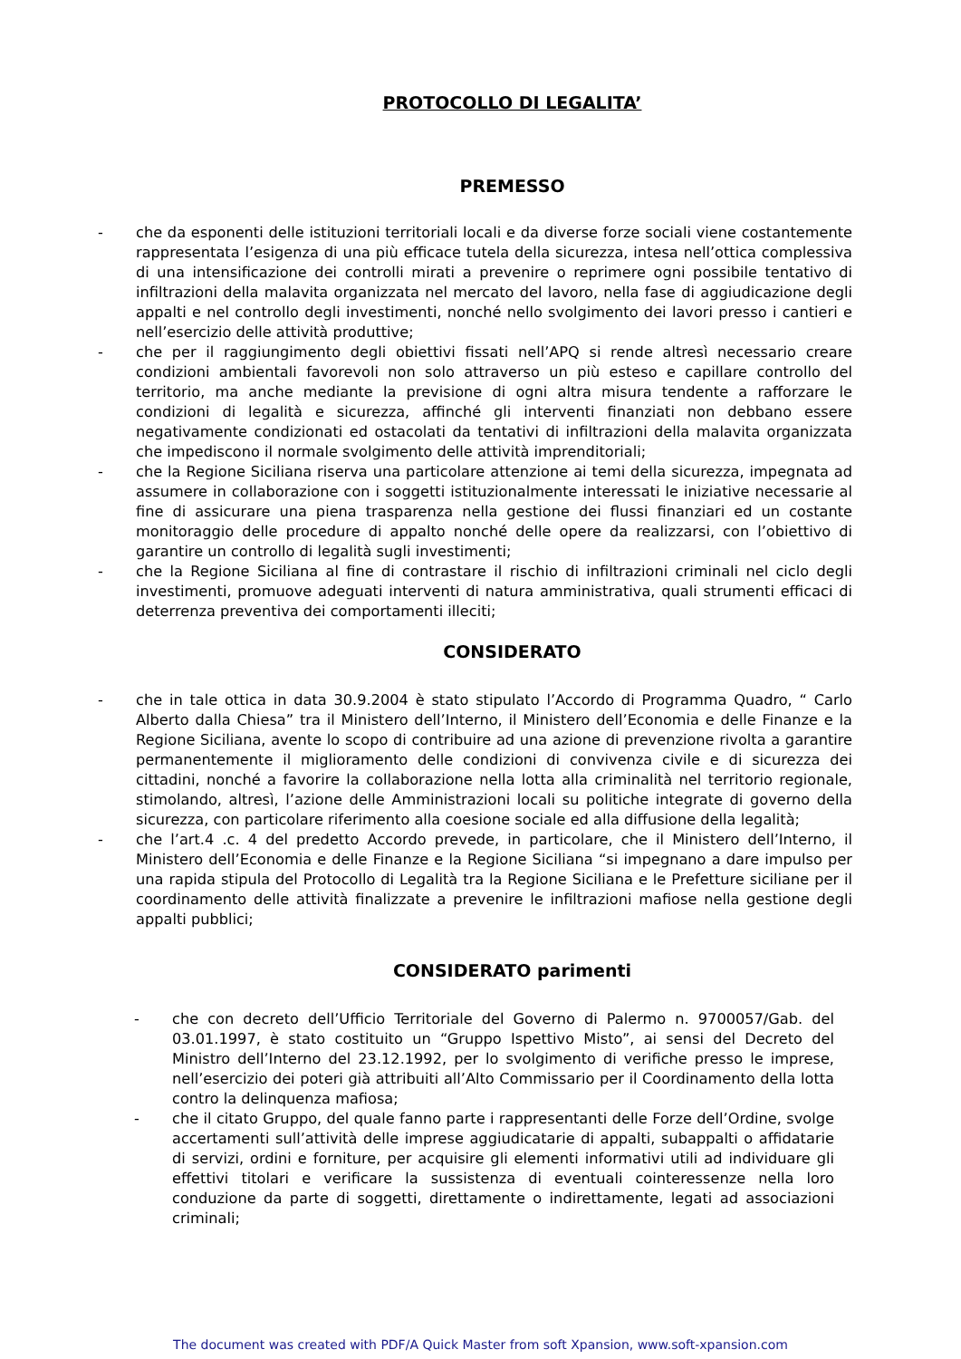PROTOCOLLO DI LEGALITA’
PREMESSO
- che da esponenti delle istituzioni territoriali locali e da diverse forze sociali viene costantemente rappresentata l’esigenza di una più efficace tutela della sicurezza, intesa nell’ottica complessiva di una intensificazione dei controlli mirati a prevenire o reprimere ogni possibile tentativo di infiltrazioni della malavita organizzata nel mercato del lavoro, nella fase di aggiudicazione degli appalti e nel controllo degli investimenti, nonché nello svolgimento dei lavori presso i cantieri e nell’esercizio delle attività produttive;
- che per il raggiungimento degli obiettivi fissati nell’APQ si rende altresì necessario creare condizioni ambientali favorevoli non solo attraverso un più esteso e capillare controllo del territorio, ma anche mediante la previsione di ogni altra misura tendente a rafforzare le condizioni di legalità e sicurezza, affinché gli interventi finanziati non debbano essere negativamente condizionati ed ostacolati da tentativi di infiltrazioni della malavita organizzata che impediscono il normale svolgimento delle attività imprenditoriali;
- che la Regione Siciliana riserva una particolare attenzione ai temi della sicurezza, impegnata ad assumere in collaborazione con i soggetti istituzionalmente interessati le iniziative necessarie al fine di assicurare una piena trasparenza nella gestione dei flussi finanziari ed un costante monitoraggio delle procedure di appalto nonché delle opere da realizzarsi, con l’obiettivo di garantire un controllo di legalità sugli investimenti;
- che la Regione Siciliana al fine di contrastare il rischio di infiltrazioni criminali nel ciclo degli investimenti, promuove adeguati interventi di natura amministrativa, quali strumenti efficaci di deterrenza preventiva dei comportamenti illeciti;
CONSIDERATO
- che in tale ottica in data 30.9.2004 è stato stipulato l’Accordo di Programma Quadro, “ Carlo Alberto dalla Chiesa” tra il Ministero dell’Interno, il Ministero dell’Economia e delle Finanze e la Regione Siciliana, avente lo scopo di contribuire ad una azione di prevenzione rivolta a garantire permanentemente il miglioramento delle condizioni di convivenza civile e di sicurezza dei cittadini, nonché a favorire la collaborazione nella lotta alla criminalità nel territorio regionale, stimolando, altresì, l’azione delle Amministrazioni locali su politiche integrate di governo della sicurezza, con particolare riferimento alla coesione sociale ed alla diffusione della legalità;
- che l’art.4 .c. 4 del predetto Accordo prevede, in particolare, che il Ministero dell’Interno, il Ministero dell’Economia e delle Finanze e la Regione Siciliana “si impegnano a dare impulso per una rapida stipula del Protocollo di Legalità tra la Regione Siciliana e le Prefetture siciliane per il coordinamento delle attività finalizzate a prevenire le infiltrazioni mafiose nella gestione degli appalti pubblici;
CONSIDERATO parimenti
- che con decreto dell’Ufficio Territoriale del Governo di Palermo n. 9700057/Gab. del 03.01.1997, è stato costituito un “Gruppo Ispettivo Misto”, ai sensi del Decreto del Ministro dell’Interno del 23.12.1992, per lo svolgimento di verifiche presso le imprese, nell’esercizio dei poteri già attribuiti all’Alto Commissario per il Coordinamento della lotta contro la delinquenza mafiosa;
- che il citato Gruppo, del quale fanno parte i rappresentanti delle Forze dell’Ordine, svolge accertamenti sull’attività delle imprese aggiudicatarie di appalti, subappalti o affidatarie di servizi, ordini e forniture, per acquisire gli elementi informativi utili ad individuare gli effettivi titolari e verificare la sussistenza di eventuali cointeressenze nella loro conduzione da parte di soggetti, direttamente o indirettamente, legati ad associazioni criminali;
The document was created with PDF/A Quick Master from soft Xpansion, www.soft-xpansion.com